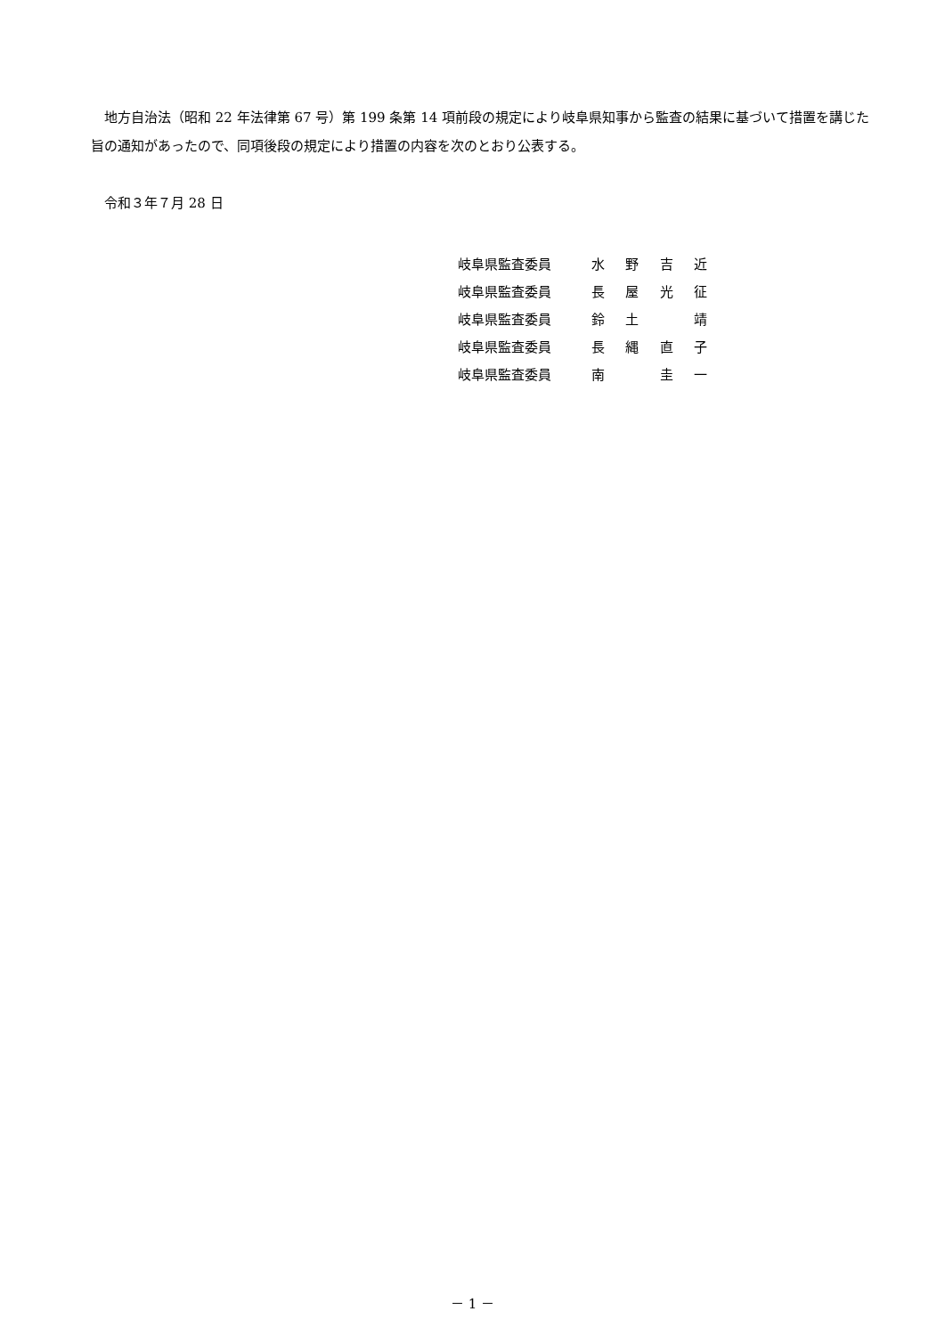地方自治法（昭和 22 年法律第 67 号）第 199 条第 14 項前段の規定により岐阜県知事から監査の結果に基づいて措置を講じた旨の通知があったので、同項後段の規定により措置の内容を次のとおり公表する。
　令和３年７月 28 日
岐阜県監査委員 水野吉近
岐阜県監査委員 長屋光征
岐阜県監査委員 鈴土　 靖
岐阜県監査委員 長縄直子
岐阜県監査委員 南　 圭一
－ 1 －